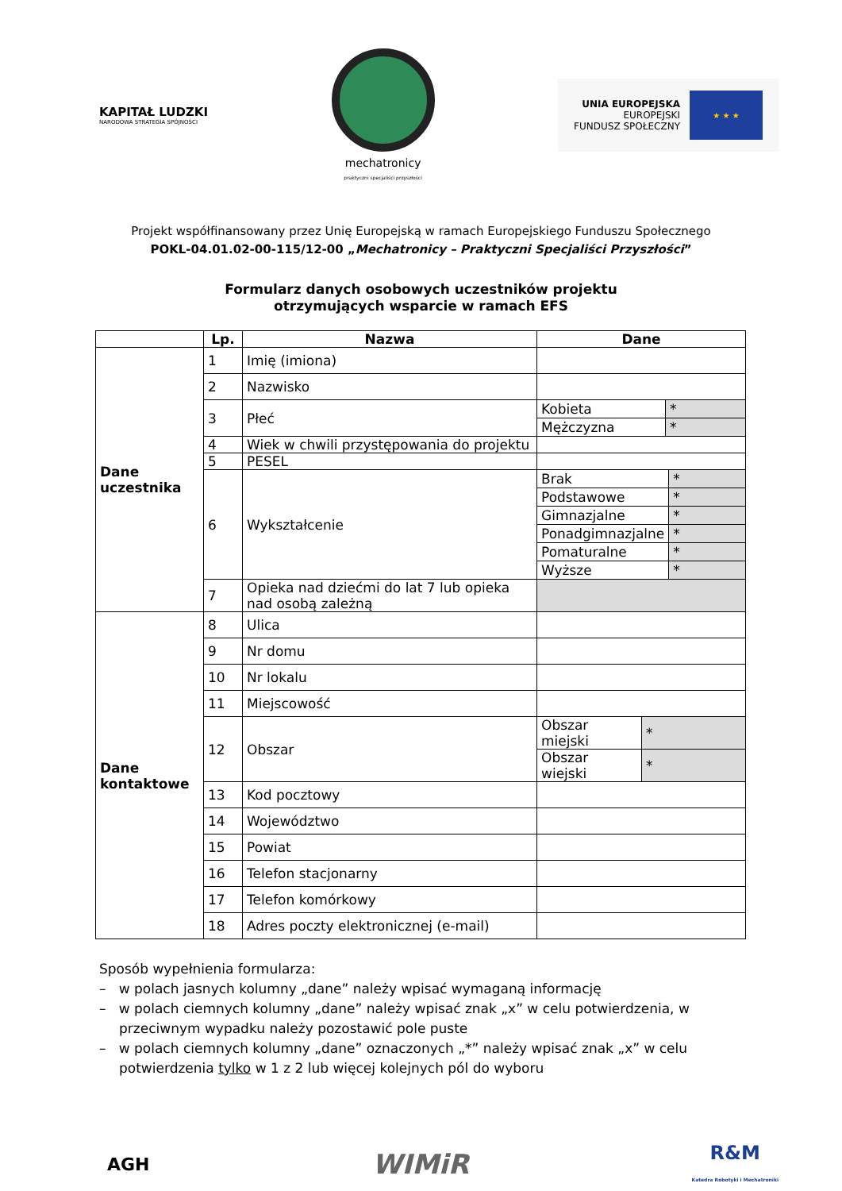KAPITAŁ LUDZKI
NARODOWA STRATEGIA SPÓJNOŚCI
mechatronicy
praktyczni specjaliści przyszłości
UNIA EUROPEJSKA
EUROPEJSKI
FUNDUSZ SPOŁECZNY
★ ★ ★
Projekt współfinansowany przez Unię Europejską w ramach Europejskiego Funduszu Społecznego
POKL-04.01.02-00-115/12-00 „Mechatronicy – Praktyczni Specjaliści Przyszłości”
Formularz danych osobowych uczestników projektu
otrzymujących wsparcie w ramach EFS
| | Lp. | Nazwa | Dane |
| --- | --- | --- | --- |
| Dane uczestnika | 1 | Imię (imiona) | |
| | 2 | Nazwisko | |
| | 3 | Płeć | / Kobieta / * / / Mężczyzna / * / |
| | 4 | Wiek w chwili przystępowania do projektu | |
| | 5 | PESEL | |
| | 6 | Wykształcenie | / Brak / * / / Podstawowe / * / / Gimnazjalne / * / / Ponadgimnazjalne / * / / Pomaturalne / * / / Wyższe / * / |
| | 7 | Opieka nad dziećmi do lat 7 lub opieka nad osobą zależną | |
| Dane kontaktowe | 8 | Ulica | |
| | 9 | Nr domu | |
| | 10 | Nr lokalu | |
| | 11 | Miejscowość | |
| | 12 | Obszar | / Obszar miejski / * / / Obszar wiejski / * / |
| | 13 | Kod pocztowy | |
| | 14 | Województwo | |
| | 15 | Powiat | |
| | 16 | Telefon stacjonarny | |
| | 17 | Telefon komórkowy | |
| | 18 | Adres poczty elektronicznej (e-mail) | |
Sposób wypełnienia formularza:
– w polach jasnych kolumny „dane” należy wpisać wymaganą informację
– w polach ciemnych kolumny „dane” należy wpisać znak „x” w celu potwierdzenia, w przeciwnym wypadku należy pozostawić pole puste
– w polach ciemnych kolumny „dane” oznaczonych „*” należy wpisać znak „x” w celu potwierdzenia tylko w 1 z 2 lub więcej kolejnych pól do wyboru
AGH
WIMiR
R&M
Katedra Robotyki i Mechatroniki